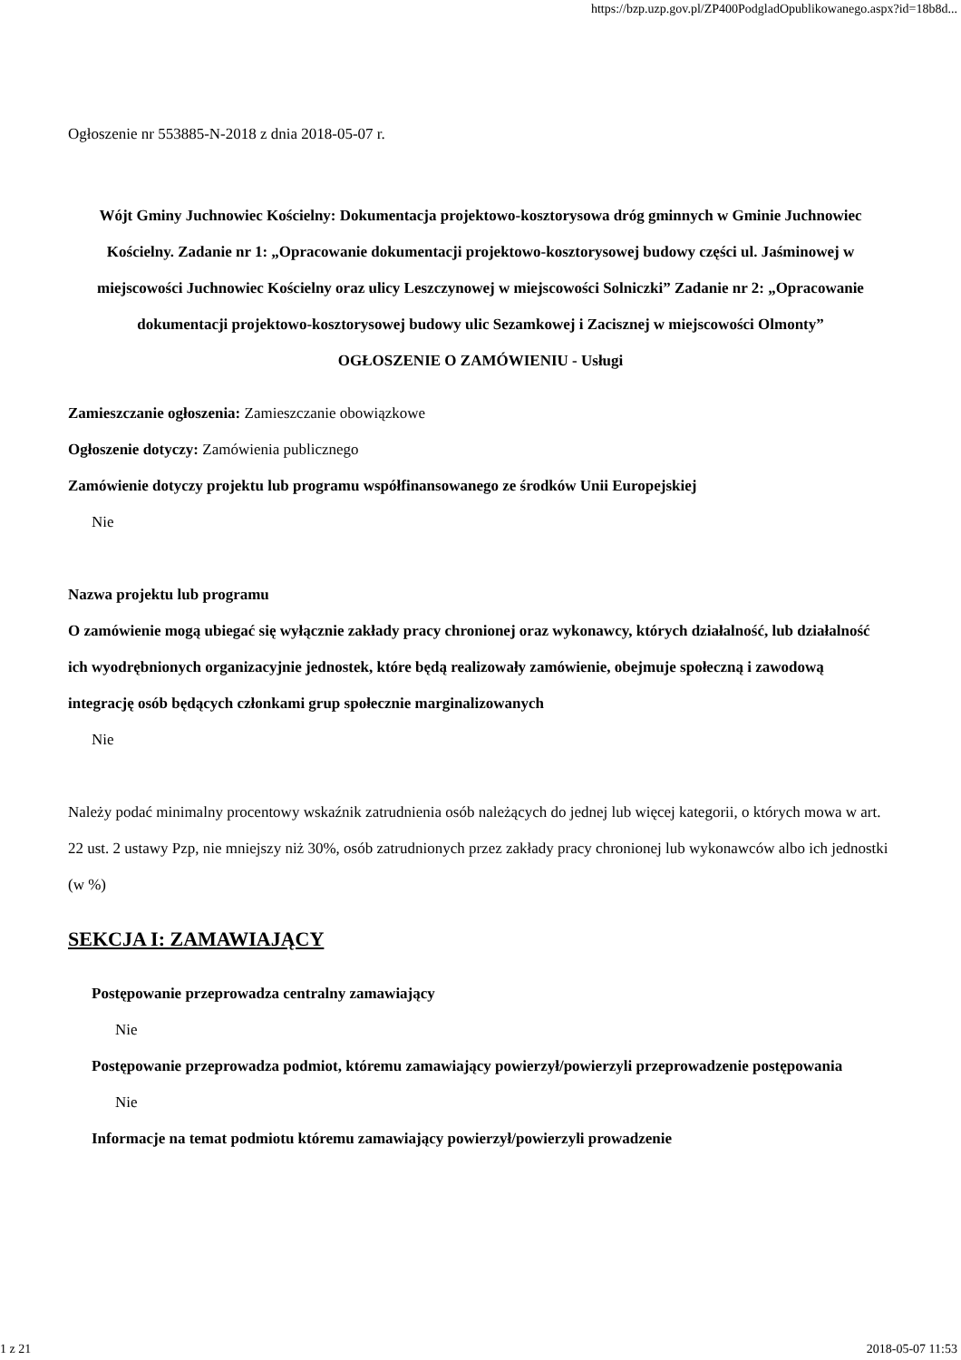https://bzp.uzp.gov.pl/ZP400PodgladOpublikowanego.aspx?id=18b8d...
Ogłoszenie nr 553885-N-2018 z dnia 2018-05-07 r.
Wójt Gminy Juchnowiec Kościelny: Dokumentacja projektowo-kosztorysowa dróg gminnych w Gminie Juchnowiec Kościelny. Zadanie nr 1: „Opracowanie dokumentacji projektowo-kosztorysowej budowy części ul. Jaśminowej w miejscowości Juchnowiec Kościelny oraz ulicy Leszczynowej w miejscowości Solniczki” Zadanie nr 2: „Opracowanie dokumentacji projektowo-kosztorysowej budowy ulic Sezamkowej i Zacisznej w miejscowości Olmonty”
OGŁOSZENIE O ZAMÓWIENIU - Usługi
Zamieszczanie ogłoszenia: Zamieszczanie obowiązkowe
Ogłoszenie dotyczy: Zamówienia publicznego
Zamówienie dotyczy projektu lub programu współfinansowanego ze środków Unii Europejskiej
Nie
Nazwa projektu lub programu
O zamówienie mogą ubiegać się wyłącznie zakłady pracy chronionej oraz wykonawcy, których działalność, lub działalność ich wyodrębnionych organizacyjnie jednostek, które będą realizowały zamówienie, obejmuje społeczną i zawodową integrację osób będących członkami grup społecznie marginalizowanych
Nie
Należy podać minimalny procentowy wskaźnik zatrudnienia osób należących do jednej lub więcej kategorii, o których mowa w art. 22 ust. 2 ustawy Pzp, nie mniejszy niż 30%, osób zatrudnionych przez zakłady pracy chronionej lub wykonawców albo ich jednostki (w %)
SEKCJA I: ZAMAWIAJĄCY
Postępowanie przeprowadza centralny zamawiający
Nie
Postępowanie przeprowadza podmiot, któremu zamawiający powierzył/powierzyli przeprowadzenie postępowania
Nie
Informacje na temat podmiotu któremu zamawiający powierzył/powierzyli prowadzenie
1 z 21 2018-05-07 11:53